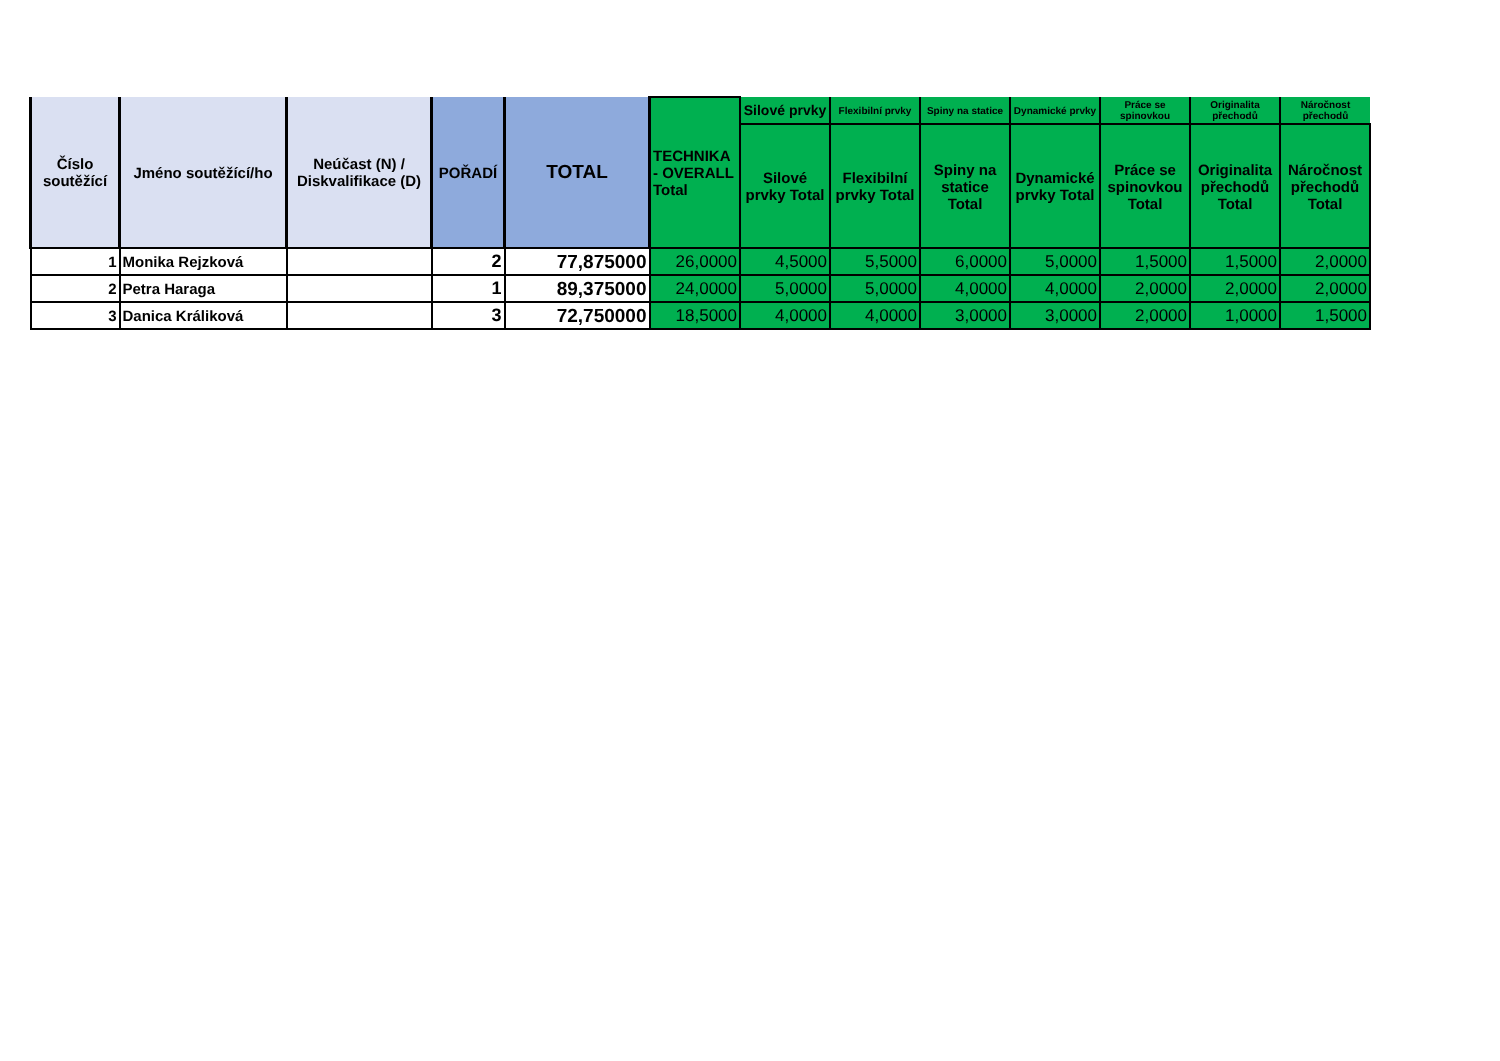| Číslo soutěžící | Jméno soutěžící/ho | Neúčast (N) / Diskvalifikace (D) | POŘADÍ | TOTAL | TECHNIKA - OVERALL Total | Silové prvky | Flexibilní prvky | Spiny na statice | Dynamické prvky | Práce se spinovkou | Originalita přechodů | Náročnost přechodů |
| --- | --- | --- | --- | --- | --- | --- | --- | --- | --- | --- | --- | --- |
| | | | | | | Silové prvky Total | Flexibilní prvky Total | Spiny na statice Total | Dynamické prvky Total | Práce se spinovkou Total | Originalita přechodů Total | Náročnost přechodů Total |
| 1 | Monika Rejzková | | 2 | 77,875000 | 26,0000 | 4,5000 | 5,5000 | 6,0000 | 5,0000 | 1,5000 | 1,5000 | 2,0000 |
| 2 | Petra Haraga | | 1 | 89,375000 | 24,0000 | 5,0000 | 5,0000 | 4,0000 | 4,0000 | 2,0000 | 2,0000 | 2,0000 |
| 3 | Danica Králiková | | 3 | 72,750000 | 18,5000 | 4,0000 | 4,0000 | 3,0000 | 3,0000 | 2,0000 | 1,0000 | 1,5000 |